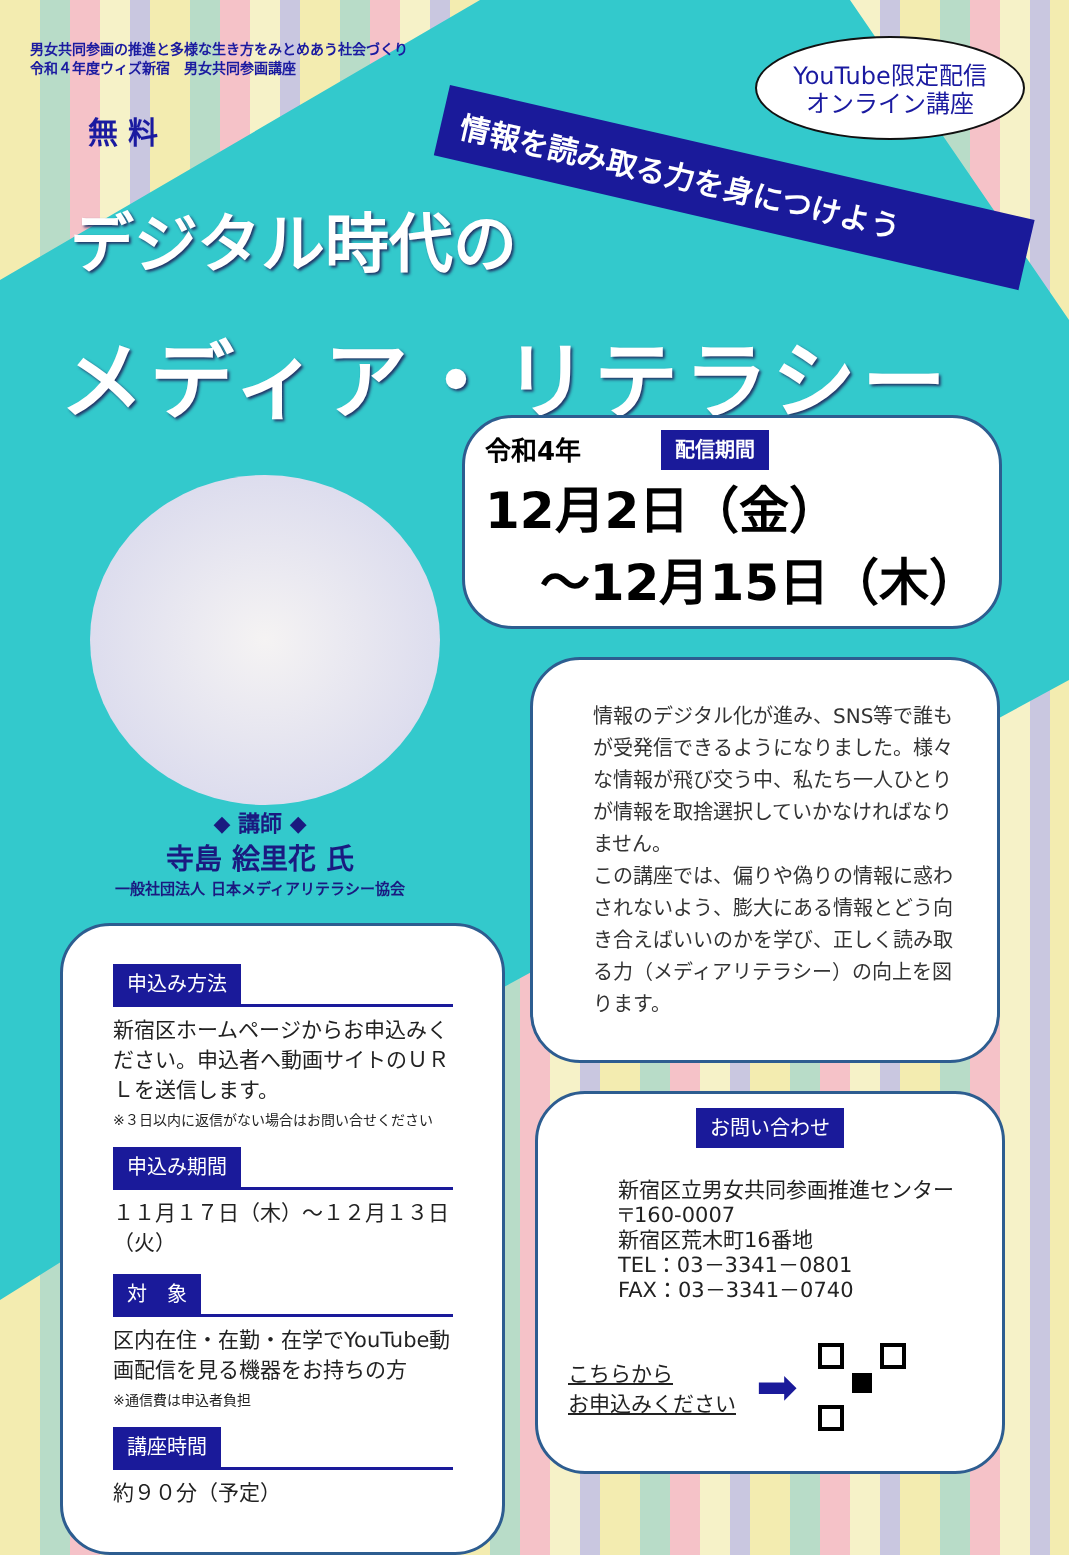男女共同参画の推進と多様な生き方をみとめあう社会づくり
令和４年度ウィズ新宿　男女共同参画講座
YouTube限定配信
オンライン講座
情報を読み取る力を身につけよう
無 料
デジタル時代の
メディア・リテラシー
◆ 講師 ◆
寺島 絵里花 氏
一般社団法人 日本メディアリテラシー協会
申込み方法
新宿区ホームページからお申込みください。申込者へ動画サイトのＵＲＬを送信します。
※３日以内に返信がない場合はお問い合せください
申込み期間
１１月１７日（木）～１２月１３日（火）
対　象
区内在住・在勤・在学でYouTube動画配信を見る機器をお持ちの方
※通信費は申込者負担
講座時間
約９０分（予定）
令和4年 配信期間
12月2日（金）
～12月15日（木）
情報のデジタル化が進み、SNS等で誰もが受発信できるようになりました。様々な情報が飛び交う中、私たち一人ひとりが情報を取捨選択していかなければなりません。
この講座では、偏りや偽りの情報に惑わされないよう、膨大にある情報とどう向き合えばいいのかを学び、正しく読み取る力（メディアリテラシー）の向上を図ります。
お問い合わせ
新宿区立男女共同参画推進センター
〒160-0007
新宿区荒木町16番地
TEL：03－3341－0801
FAX：03－3341－0740
こちらから
お申込みください ➡